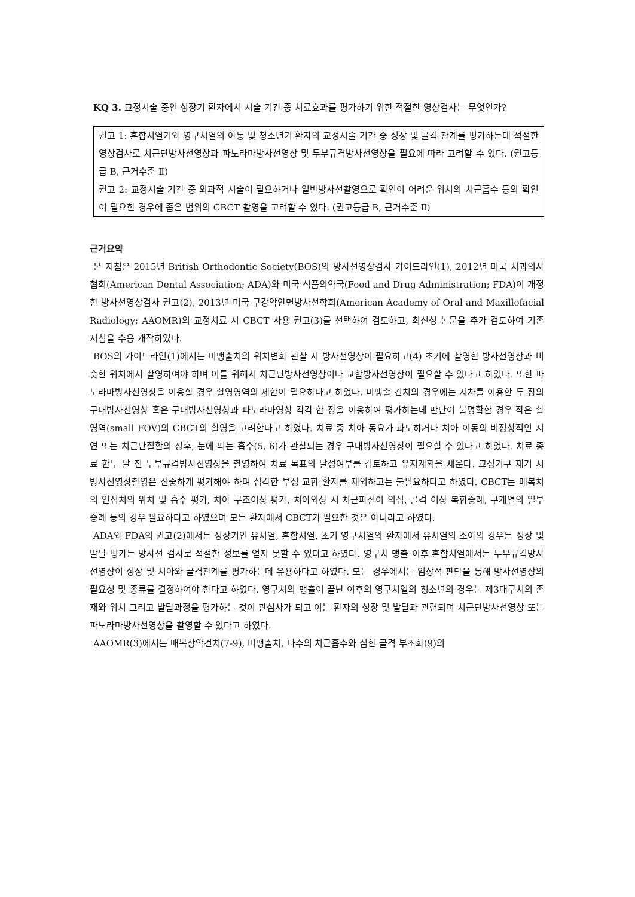KQ 3. 교정시술 중인 성장기 환자에서 시술 기간 중 치료효과를 평가하기 위한 적절한 영상검사는 무엇인가?
권고 1: 혼합치열기와 영구치열의 아동 및 청소년기 환자의 교정시술 기간 중 성장 및 골격 관계를 평가하는데 적절한 영상검사로 치근단방사선영상과 파노라마방사선영상 및 두부규격방사선영상을 필요에 따라 고려할 수 있다. (권고등급 B, 근거수준 Ⅱ)
권고 2: 교정시술 기간 중 외과적 시술이 필요하거나 일반방사선촬영으로 확인이 어려운 위치의 치근흡수 등의 확인이 필요한 경우에 좁은 범위의 CBCT 촬영을 고려할 수 있다. (권고등급 B, 근거수준 Ⅱ)
근거요약
본 지침은 2015년 British Orthodontic Society(BOS)의 방사선영상검사 가이드라인(1), 2012년 미국 치과의사협회(American Dental Association; ADA)와 미국 식품의약국(Food and Drug Administration; FDA)이 개정한 방사선영상검사 권고(2), 2013년 미국 구강악안면방사선학회(American Academy of Oral and Maxillofacial Radiology; AAOMR)의 교정치료 시 CBCT 사용 권고(3)를 선택하여 검토하고, 최신성 논문을 추가 검토하여 기존 지침을 수용 개작하였다.
BOS의 가이드라인(1)에서는 미맹출치의 위치변화 관찰 시 방사선영상이 필요하고(4) 초기에 촬영한 방사선영상과 비슷한 위치에서 촬영하여야 하며 이를 위해서 치근단방사선영상이나 교합방사선영상이 필요할 수 있다고 하였다. 또한 파노라마방사선영상을 이용할 경우 촬영영역의 제한이 필요하다고 하였다. 미맹출 견치의 경우에는 시차를 이용한 두 장의 구내방사선영상 혹은 구내방사선영상과 파노라마영상 각각 한 장을 이용하여 평가하는데 판단이 불명확한 경우 작은 촬영역(small FOV)의 CBCT의 촬영을 고려한다고 하였다. 치료 중 치아 동요가 과도하거나 치아 이동의 비정상적인 지연 또는 치근단질환의 징후, 눈에 띄는 흡수(5, 6)가 관찰되는 경우 구내방사선영상이 필요할 수 있다고 하였다. 치료 종료 한두 달 전 두부규격방사선영상을 촬영하여 치료 목표의 달성여부를 검토하고 유지계획을 세운다. 교정기구 제거 시 방사선영상촬영은 신중하게 평가해야 하며 심각한 부정 교합 환자를 제외하고는 불필요하다고 하였다. CBCT는 매복치의 인접치의 위치 및 흡수 평가, 치아 구조이상 평가, 치아외상 시 치근파절이 의심, 골격 이상 복합증례, 구개열의 일부 증례 등의 경우 필요하다고 하였으며 모든 환자에서 CBCT가 필요한 것은 아니라고 하였다.
ADA와 FDA의 권고(2)에서는 성장기인 유치열, 혼합치열, 초기 영구치열의 환자에서 유치열의 소아의 경우는 성장 및 발달 평가는 방사선 검사로 적절한 정보를 얻지 못할 수 있다고 하였다. 영구치 맹출 이후 혼합치열에서는 두부규격방사선영상이 성장 및 치아와 골격관계를 평가하는데 유용하다고 하였다. 모든 경우에서는 임상적 판단을 통해 방사선영상의 필요성 및 종류를 결정하여야 한다고 하였다. 영구치의 맹출이 끝난 이후의 영구치열의 청소년의 경우는 제3대구치의 존재와 위치 그리고 발달과정을 평가하는 것이 관심사가 되고 이는 환자의 성장 및 발달과 관련되며 치근단방사선영상 또는 파노라마방사선영상을 촬영할 수 있다고 하였다.
AAOMR(3)에서는 매복상악견치(7-9), 미맹출치, 다수의 치근흡수와 심한 골격 부조화(9)의